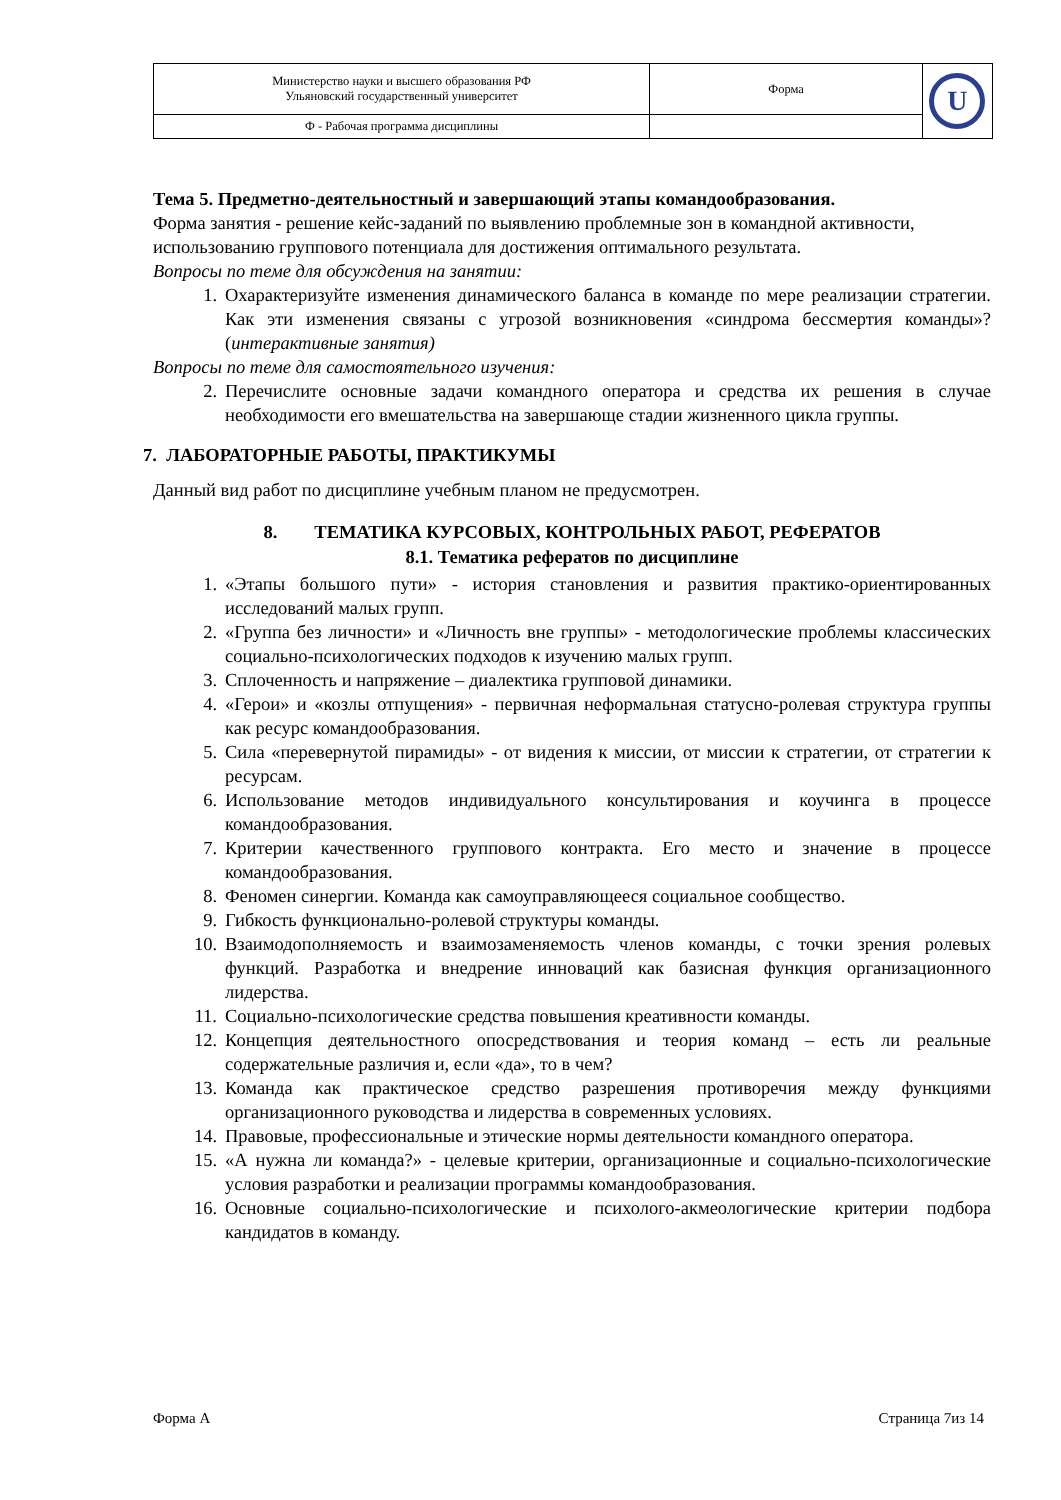| Министерство науки и высшего образования РФ Ульяновский государственный университет | Форма | U |
| Ф - Рабочая программа дисциплины | | |
Тема 5. Предметно-деятельностный и завершающий этапы командообразования.
Форма занятия - решение кейс-заданий по выявлению проблемные зон в командной активности, использованию группового потенциала для достижения оптимального результата.
Вопросы по теме для обсуждения на занятии:
1. Охарактеризуйте изменения динамического баланса в команде по мере реализации стратегии. Как эти изменения связаны с угрозой возникновения «синдрома бессмертия команды»? (интерактивные занятия)
Вопросы по теме для самостоятельного изучения:
2. Перечислите основные задачи командного оператора и средства их решения в случае необходимости его вмешательства на завершающе стадии жизненного цикла группы.
7. ЛАБОРАТОРНЫЕ РАБОТЫ, ПРАКТИКУМЫ
Данный вид работ по дисциплине учебным планом не предусмотрен.
8. ТЕМАТИКА КУРСОВЫХ, КОНТРОЛЬНЫХ РАБОТ, РЕФЕРАТОВ
8.1. Тематика рефератов по дисциплине
1. «Этапы большого пути» - история становления и развития практико-ориентированных исследований малых групп.
2. «Группа без личности» и «Личность вне группы» - методологические проблемы классических социально-психологических подходов к изучению малых групп.
3. Сплоченность и напряжение – диалектика групповой динамики.
4. «Герои» и «козлы отпущения» - первичная неформальная статусно-ролевая структура группы как ресурс командообразования.
5. Сила «перевернутой пирамиды» - от видения к миссии, от миссии к стратегии, от стратегии к ресурсам.
6. Использование методов индивидуального консультирования и коучинга в процессе командообразования.
7. Критерии качественного группового контракта. Его место и значение в процессе командообразования.
8. Феномен синергии. Команда как самоуправляющееся социальное сообщество.
9. Гибкость функционально-ролевой структуры команды.
10. Взаимодополняемость и взаимозаменяемость членов команды, с точки зрения ролевых функций. Разработка и внедрение инноваций как базисная функция организационного лидерства.
11. Социально-психологические средства повышения креативности команды.
12. Концепция деятельностного опосредствования и теория команд – есть ли реальные содержательные различия и, если «да», то в чем?
13. Команда как практическое средство разрешения противоречия между функциями организационного руководства и лидерства в современных условиях.
14. Правовые, профессиональные и этические нормы деятельности командного оператора.
15. «А нужна ли команда?» - целевые критерии, организационные и социально-психологические условия разработки и реализации программы командообразования.
16. Основные социально-психологические и психолого-акмеологические критерии подбора кандидатов в команду.
Форма А Страница 7из 14